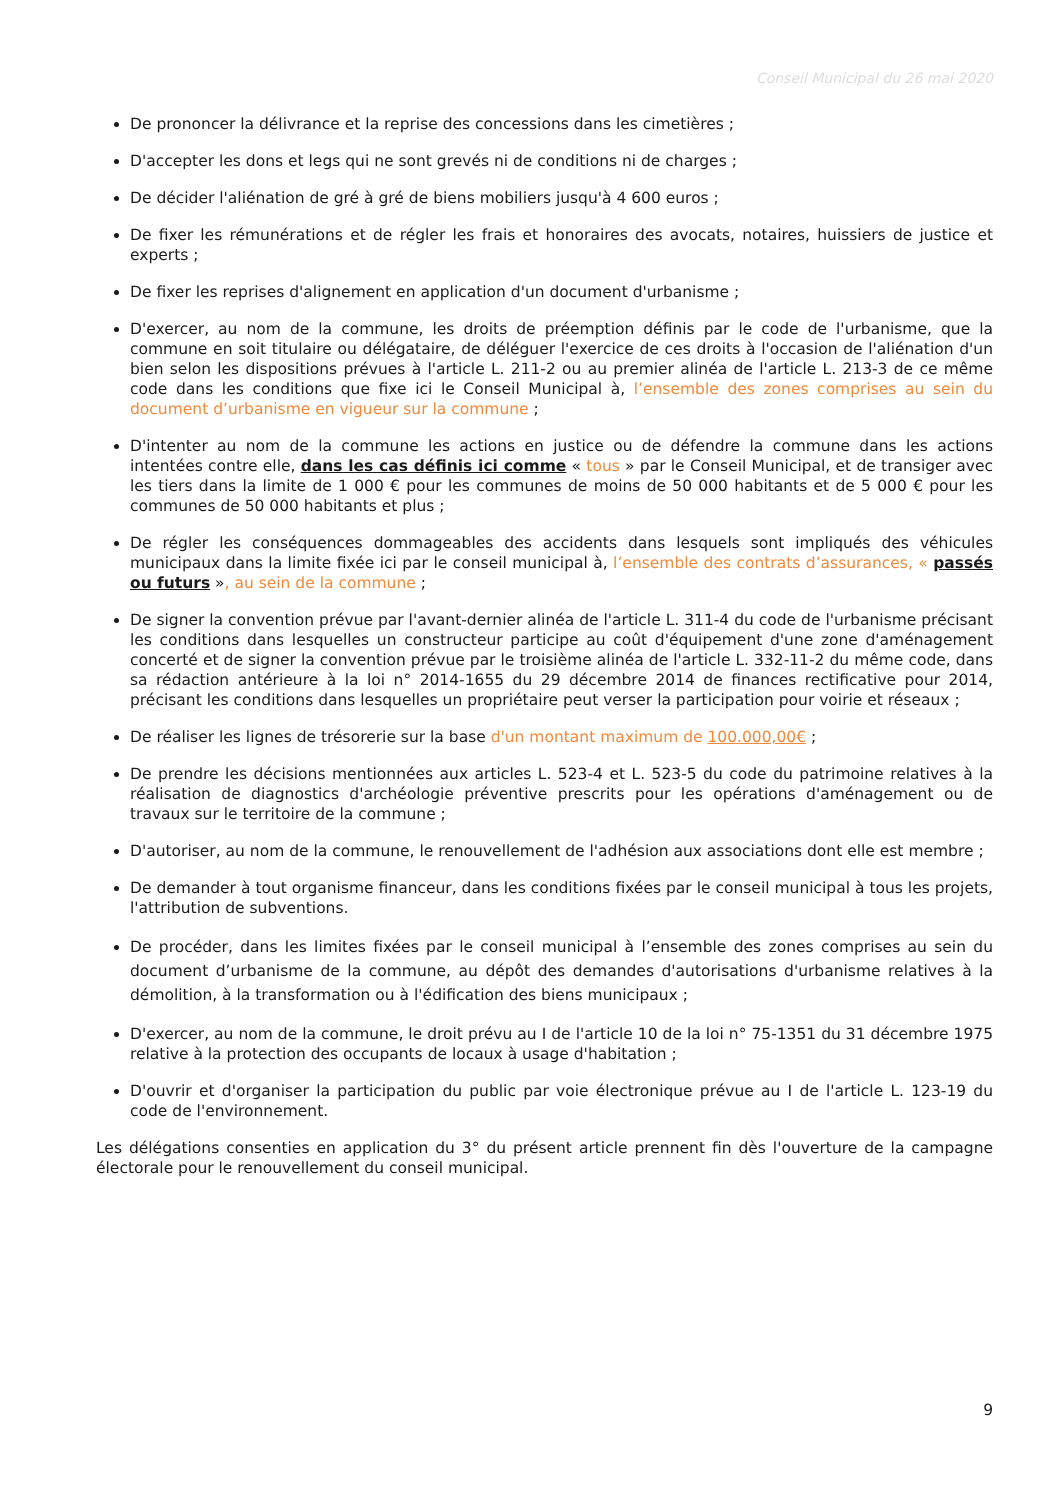Conseil Municipal du 26 mai 2020
De prononcer la délivrance et la reprise des concessions dans les cimetières ;
D'accepter les dons et legs qui ne sont grevés ni de conditions ni de charges ;
De décider l'aliénation de gré à gré de biens mobiliers jusqu'à 4 600 euros ;
De fixer les rémunérations et de régler les frais et honoraires des avocats, notaires, huissiers de justice et experts ;
De fixer les reprises d'alignement en application d'un document d'urbanisme ;
D'exercer, au nom de la commune, les droits de préemption définis par le code de l'urbanisme, que la commune en soit titulaire ou délégataire, de déléguer l'exercice de ces droits à l'occasion de l'aliénation d'un bien selon les dispositions prévues à l'article L. 211-2 ou au premier alinéa de l'article L. 213-3 de ce même code dans les conditions que fixe ici le Conseil Municipal à, l’ensemble des zones comprises au sein du document d’urbanisme en vigueur sur la commune ;
D'intenter au nom de la commune les actions en justice ou de défendre la commune dans les actions intentées contre elle, dans les cas définis ici comme « tous » par le Conseil Municipal, et de transiger avec les tiers dans la limite de 1 000 € pour les communes de moins de 50 000 habitants et de 5 000 € pour les communes de 50 000 habitants et plus ;
De régler les conséquences dommageables des accidents dans lesquels sont impliqués des véhicules municipaux dans la limite fixée ici par le conseil municipal à, l’ensemble des contrats d’assurances, « passés ou futurs », au sein de la commune ;
De signer la convention prévue par l'avant-dernier alinéa de l'article L. 311-4 du code de l'urbanisme précisant les conditions dans lesquelles un constructeur participe au coût d'équipement d'une zone d'aménagement concerté et de signer la convention prévue par le troisième alinéa de l'article L. 332-11-2 du même code, dans sa rédaction antérieure à la loi n° 2014-1655 du 29 décembre 2014 de finances rectificative pour 2014, précisant les conditions dans lesquelles un propriétaire peut verser la participation pour voirie et réseaux ;
De réaliser les lignes de trésorerie sur la base d'un montant maximum de 100.000,00€ ;
De prendre les décisions mentionnées aux articles L. 523-4 et L. 523-5 du code du patrimoine relatives à la réalisation de diagnostics d'archéologie préventive prescrits pour les opérations d'aménagement ou de travaux sur le territoire de la commune ;
D'autoriser, au nom de la commune, le renouvellement de l'adhésion aux associations dont elle est membre ;
De demander à tout organisme financeur, dans les conditions fixées par le conseil municipal à tous les projets, l'attribution de subventions.
De procéder, dans les limites fixées par le conseil municipal à l’ensemble des zones comprises au sein du document d’urbanisme de la commune, au dépôt des demandes d'autorisations d'urbanisme relatives à la démolition, à la transformation ou à l'édification des biens municipaux ;
D'exercer, au nom de la commune, le droit prévu au I de l'article 10 de la loi n° 75-1351 du 31 décembre 1975 relative à la protection des occupants de locaux à usage d'habitation ;
D'ouvrir et d'organiser la participation du public par voie électronique prévue au I de l'article L. 123-19 du code de l'environnement.
Les délégations consenties en application du 3° du présent article prennent fin dès l'ouverture de la campagne électorale pour le renouvellement du conseil municipal.
9